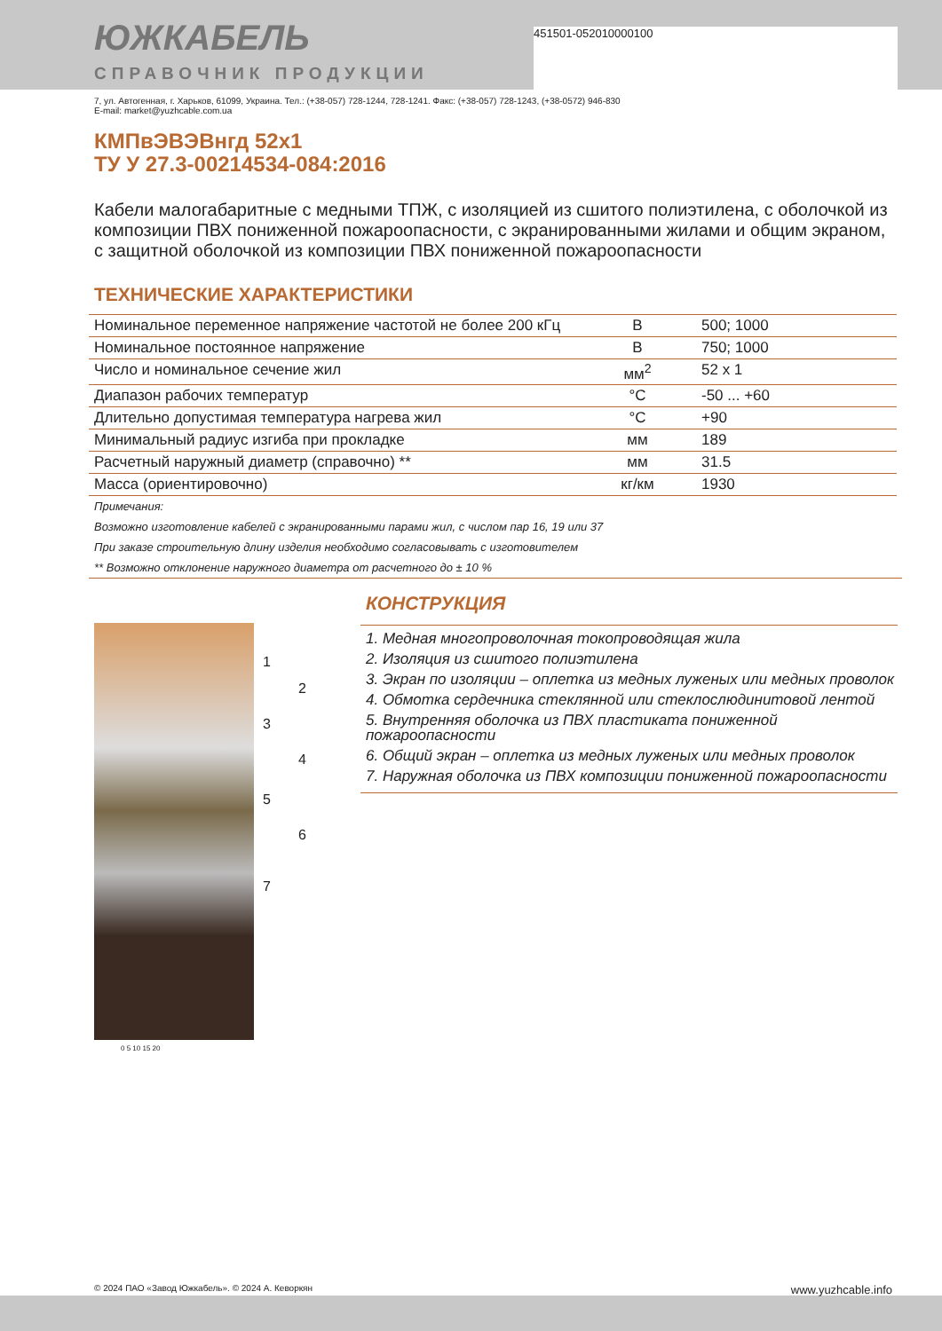451501-052010000100
ЮЖКАБЕЛЬ
СПРАВОЧНИК ПРОДУКЦИИ
7, ул. Автогенная, г. Харьков, 61099, Украина. Тел.: (+38-057) 728-1244, 728-1241. Факс: (+38-057) 728-1243, (+38-0572) 946-830
E-mail: market@yuzhcable.com.ua
КМПвЭВЭВнгд 52x1
ТУ У 27.3-00214534-084:2016
Кабели малогабаритные с медными ТПЖ, с изоляцией из сшитого полиэтилена, с оболочкой из композиции ПВХ пониженной пожароопасности, с экранированными жилами и общим экраном, с защитной оболочкой из композиции ПВХ пониженной пожароопасности
ТЕХНИЧЕСКИЕ ХАРАКТЕРИСТИКИ
| Номинальное переменное напряжение частотой не более 200 кГц | В | 500; 1000 |
| Номинальное постоянное напряжение | В | 750; 1000 |
| Число и номинальное сечение жил | мм<sup>2</sup> | 52 x 1 |
| Диапазон рабочих температур | °C | -50 ... +60 |
| Длительно допустимая температура нагрева жил | °C | +90 |
| Минимальный радиус изгиба при прокладке | мм | 189 |
| Расчетный наружный диаметр (справочно) ** | мм | 31.5 |
| Масса (ориентировочно) | кг/км | 1930 |
Примечания:
Возможно изготовление кабелей с экранированными парами жил, с числом пар 16, 19 или 37
При заказе строительную длину изделия необходимо согласовывать с изготовителем
** Возможно отклонение наружного диаметра от расчетного до ± 10 %
1
2
3
4
5
6
7
0 5 10 15 20
КОНСТРУКЦИЯ
1. Медная многопроволочная токопроводящая жила
2. Изоляция из сшитого полиэтилена
3. Экран по изоляции – оплетка из медных луженых или медных проволок
4. Обмотка сердечника стеклянной или стеклослюдинитовой лентой
5. Внутренняя оболочка из ПВХ пластиката пониженной пожароопасности
6. Общий экран – оплетка из медных луженых или медных проволок
7. Наружная оболочка из ПВХ композиции пониженной пожароопасности
© 2024 ПАО «Завод Южкабель». © 2024 А. Кеворкян www.yuzhcable.info